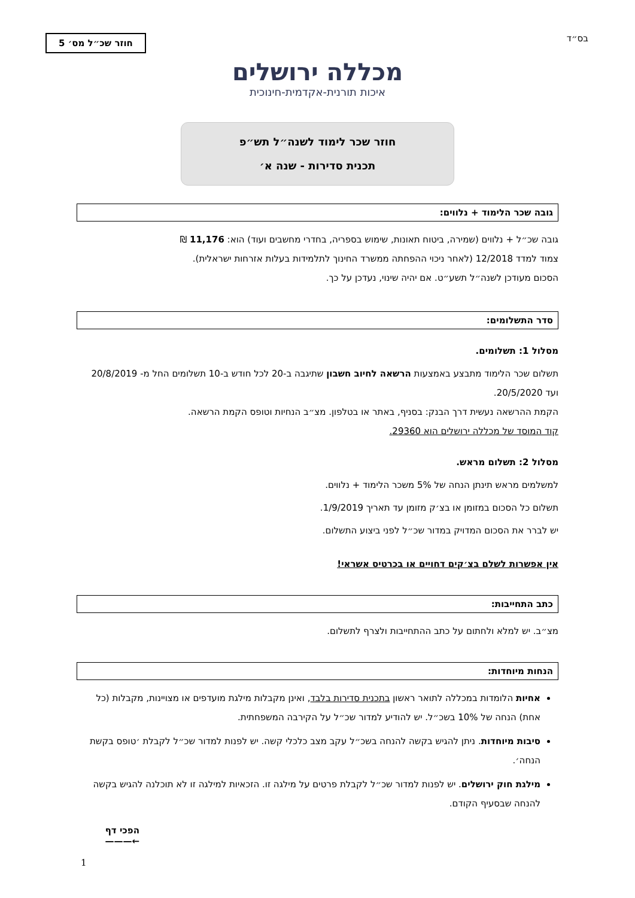בס״ד
חוזר שכ״ל מס׳ 5
מכללה ירושלים
איכות תורנית-אקדמית-חינוכית
חוזר שכר לימוד לשנה״ל תש״פ
תכנית סדירות - שנה א׳
גובה שכר הלימוד + נלווים:
גובה שכ״ל + נלווים (שמירה, ביטוח תאונות, שימוש בספריה, בחדרי מחשבים ועוד) הוא: 11,176 ₪
צמוד למדד 12/2018 (לאחר ניכוי ההפחתה ממשרד החינוך לתלמידות בעלות אזרחות ישראלית).
הסכום מעודכן לשנה״ל תשע״ט. אם יהיה שינוי, נעדכן על כך.
סדר התשלומים:
מסלול 1: תשלומים.
תשלום שכר הלימוד מתבצע באמצעות הרשאה לחיוב חשבון שתיגבה ב-20 לכל חודש ב-10 תשלומים החל מ- 20/8/2019 ועד 20/5/2020.
הקמת ההרשאה נעשית דרך הבנק: בסניף, באתר או בטלפון. מצ״ב הנחיות וטופס הקמת הרשאה.
קוד המוסד של מכללה ירושלים הוא 29360.
מסלול 2: תשלום מראש.
למשלמים מראש תינתן הנחה של 5% משכר הלימוד + נלווים.
תשלום כל הסכום במזומן או בצ׳ק מזומן עד תאריך 1/9/2019.
יש לברר את הסכום המדויק במדור שכ״ל לפני ביצוע התשלום.
אין אפשרות לשלם בצ׳קים דחויים או בכרטיס אשראי!
כתב התחייבות:
מצ״ב. יש למלא ולחתום על כתב ההתחייבות ולצרף לתשלום.
הנחות מיוחדות:
אחיות הלומדות במכללה לתואר ראשון בתכנית סדירות בלבד, ואינן מקבלות מילגת מועדפים או מצויינות, מקבלות (כל אחת) הנחה של 10% בשכ״ל. יש להודיע למדור שכ״ל על הקירבה המשפחתית.
סיבות מיוחדות. ניתן להגיש בקשה להנחה בשכ״ל עקב מצב כלכלי קשה. יש לפנות למדור שכ״ל לקבלת ׳טופס בקשת הנחה׳.
מילגת חוק ירושלים. יש לפנות למדור שכ״ל לקבלת פרטים על מילגה זו. הזכאיות למילגה זו לא תוכלנה להגיש בקשה להנחה שבסעיף הקודם.
הפכי דף
←———
1